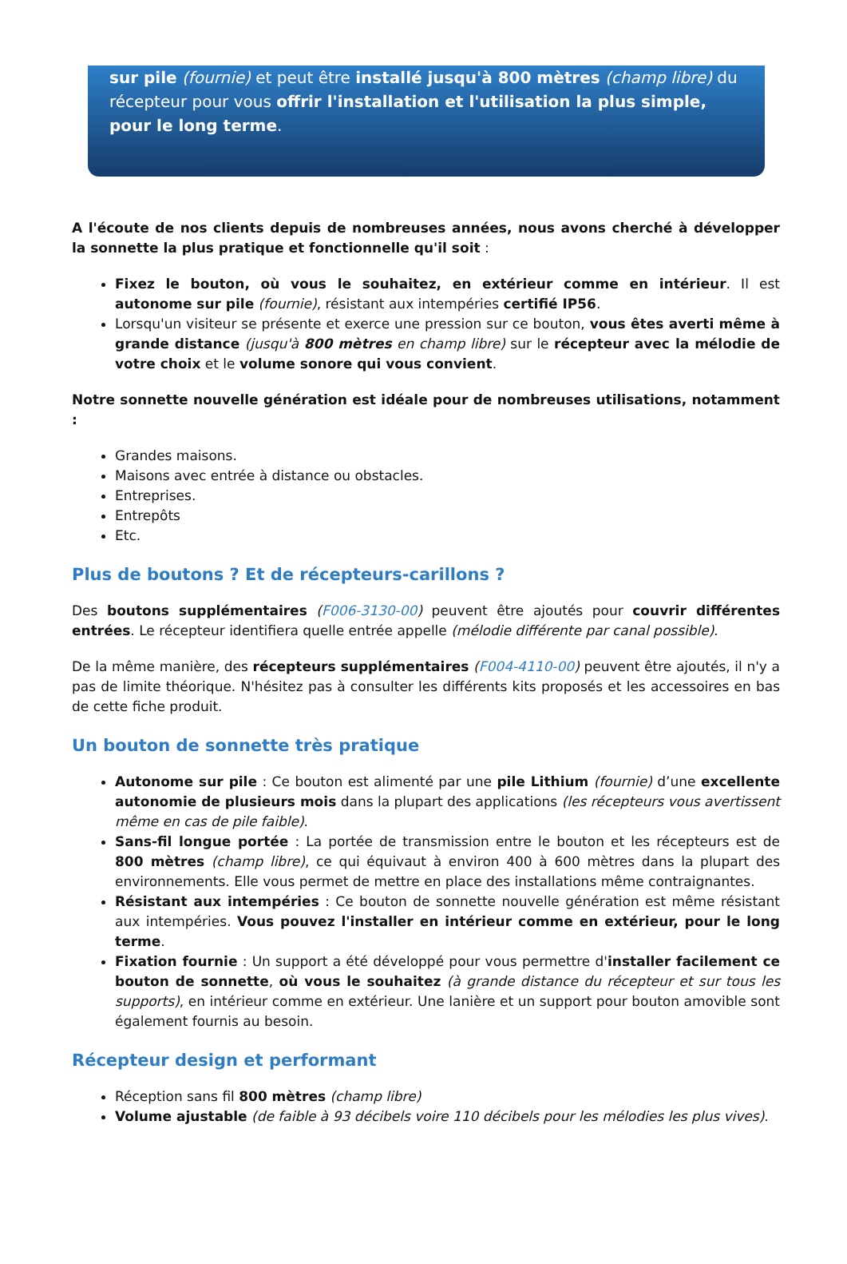sur pile (fournie) et peut être installé jusqu'à 800 mètres (champ libre) du récepteur pour vous offrir l'installation et l'utilisation la plus simple, pour le long terme.
A l'écoute de nos clients depuis de nombreuses années, nous avons cherché à développer la sonnette la plus pratique et fonctionnelle qu'il soit :
Fixez le bouton, où vous le souhaitez, en extérieur comme en intérieur. Il est autonome sur pile (fournie), résistant aux intempéries certifié IP56.
Lorsqu'un visiteur se présente et exerce une pression sur ce bouton, vous êtes averti même à grande distance (jusqu'à 800 mètres en champ libre) sur le récepteur avec la mélodie de votre choix et le volume sonore qui vous convient.
Notre sonnette nouvelle génération est idéale pour de nombreuses utilisations, notamment :
Grandes maisons.
Maisons avec entrée à distance ou obstacles.
Entreprises.
Entrepôts
Etc.
Plus de boutons ? Et de récepteurs-carillons ?
Des boutons supplémentaires (F006-3130-00) peuvent être ajoutés pour couvrir différentes entrées. Le récepteur identifiera quelle entrée appelle (mélodie différente par canal possible).
De la même manière, des récepteurs supplémentaires (F004-4110-00) peuvent être ajoutés, il n'y a pas de limite théorique. N'hésitez pas à consulter les différents kits proposés et les accessoires en bas de cette fiche produit.
Un bouton de sonnette très pratique
Autonome sur pile : Ce bouton est alimenté par une pile Lithium (fournie) d’une excellente autonomie de plusieurs mois dans la plupart des applications (les récepteurs vous avertissent même en cas de pile faible).
Sans-fil longue portée : La portée de transmission entre le bouton et les récepteurs est de 800 mètres (champ libre), ce qui équivaut à environ 400 à 600 mètres dans la plupart des environnements. Elle vous permet de mettre en place des installations même contraignantes.
Résistant aux intempéries : Ce bouton de sonnette nouvelle génération est même résistant aux intempéries. Vous pouvez l'installer en intérieur comme en extérieur, pour le long terme.
Fixation fournie : Un support a été développé pour vous permettre d'installer facilement ce bouton de sonnette, où vous le souhaitez (à grande distance du récepteur et sur tous les supports), en intérieur comme en extérieur. Une lanière et un support pour bouton amovible sont également fournis au besoin.
Récepteur design et performant
Réception sans fil 800 mètres (champ libre)
Volume ajustable (de faible à 93 décibels voire 110 décibels pour les mélodies les plus vives).